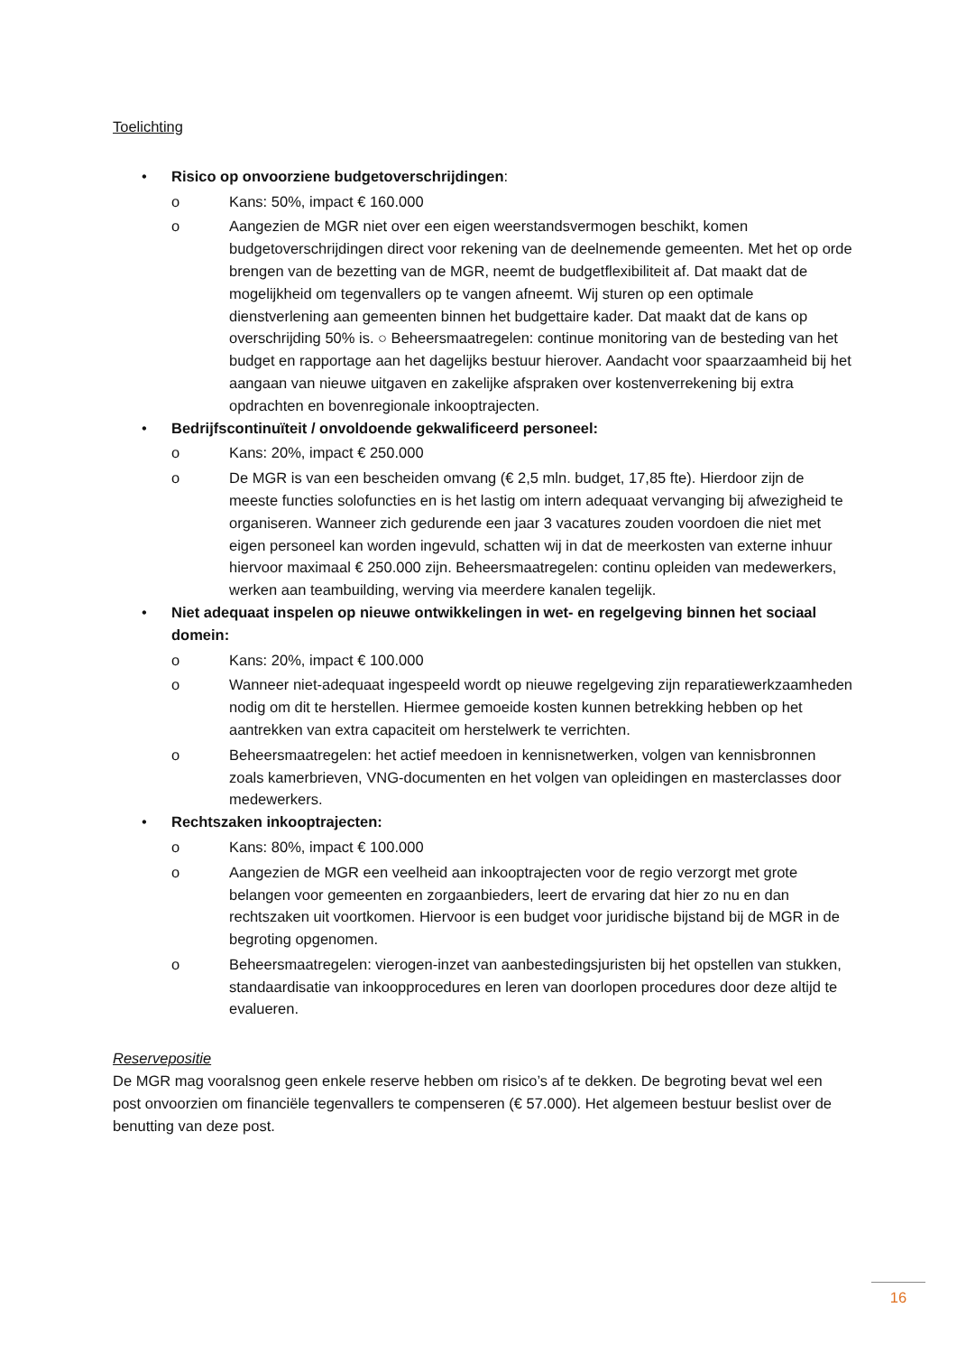Toelichting
• Risico op onvoorziene budgetoverschrijdingen:
o Kans: 50%, impact € 160.000
o Aangezien de MGR niet over een eigen weerstandsvermogen beschikt, komen budgetoverschrijdingen direct voor rekening van de deelnemende gemeenten. Met het op orde brengen van de bezetting van de MGR, neemt de budgetflexibiliteit af. Dat maakt dat de mogelijkheid om tegenvallers op te vangen afneemt. Wij sturen op een optimale dienstverlening aan gemeenten binnen het budgettaire kader. Dat maakt dat de kans op overschrijding 50% is. ○ Beheersmaatregelen: continue monitoring van de besteding van het budget en rapportage aan het dagelijks bestuur hierover. Aandacht voor spaarzaamheid bij het aangaan van nieuwe uitgaven en zakelijke afspraken over kostenverrekening bij extra opdrachten en bovenregionale inkooptrajecten.
• Bedrijfscontinuïteit / onvoldoende gekwalificeerd personeel:
o Kans: 20%, impact € 250.000
o De MGR is van een bescheiden omvang (€ 2,5 mln. budget, 17,85 fte). Hierdoor zijn de meeste functies solofuncties en is het lastig om intern adequaat vervanging bij afwezigheid te organiseren. Wanneer zich gedurende een jaar 3 vacatures zouden voordoen die niet met eigen personeel kan worden ingevuld, schatten wij in dat de meerkosten van externe inhuur hiervoor maximaal € 250.000 zijn. Beheersmaatregelen: continu opleiden van medewerkers, werken aan teambuilding, werving via meerdere kanalen tegelijk.
• Niet adequaat inspelen op nieuwe ontwikkelingen in wet- en regelgeving binnen het sociaal domein:
o Kans: 20%, impact € 100.000
o Wanneer niet-adequaat ingespeeld wordt op nieuwe regelgeving zijn reparatiewerkzaamheden nodig om dit te herstellen. Hiermee gemoeide kosten kunnen betrekking hebben op het aantrekken van extra capaciteit om herstelwerk te verrichten.
o Beheersmaatregelen: het actief meedoen in kennisnetwerken, volgen van kennisbronnen zoals kamerbrieven, VNG-documenten en het volgen van opleidingen en masterclasses door medewerkers.
• Rechtszaken inkooptrajecten:
o Kans: 80%, impact € 100.000
o Aangezien de MGR een veelheid aan inkooptrajecten voor de regio verzorgt met grote belangen voor gemeenten en zorgaanbieders, leert de ervaring dat hier zo nu en dan rechtszaken uit voortkomen. Hiervoor is een budget voor juridische bijstand bij de MGR in de begroting opgenomen.
o Beheersmaatregelen: vierogen-inzet van aanbestedingsjuristen bij het opstellen van stukken, standaardisatie van inkoopprocedures en leren van doorlopen procedures door deze altijd te evalueren.
Reservepositie
De MGR mag vooralsnog geen enkele reserve hebben om risico’s af te dekken. De begroting bevat wel een post onvoorzien om financiële tegenvallers te compenseren (€ 57.000). Het algemeen bestuur beslist over de benutting van deze post.
16